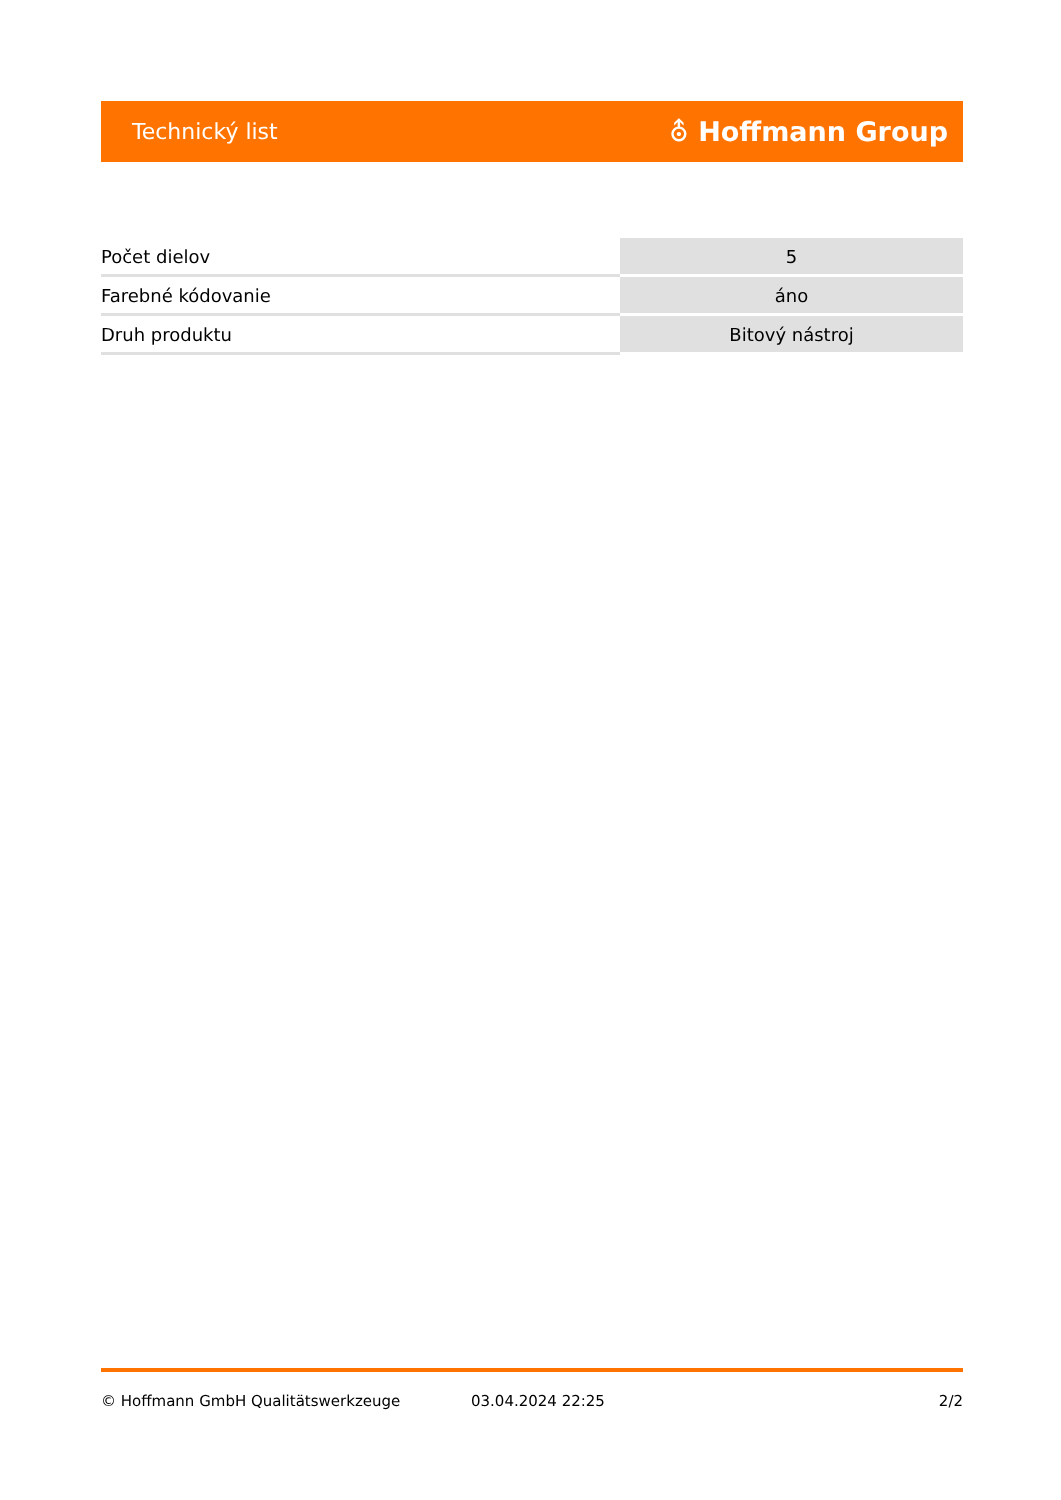Technický list ⛢ Hoffmann Group
| Počet dielov | 5 |
| Farebné kódovanie | áno |
| Druh produktu | Bitový nástroj |
© Hoffmann GmbH Qualitätswerkzeuge 03.04.2024 22:25 2/2